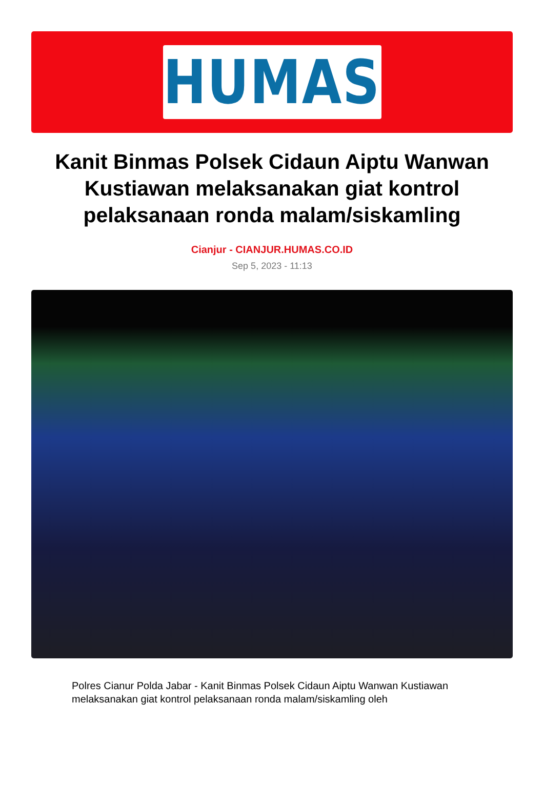HUMAS
Kanit Binmas Polsek Cidaun Aiptu Wanwan Kustiawan melaksanakan giat kontrol pelaksanaan ronda malam/siskamling
Cianjur - CIANJUR.HUMAS.CO.ID
Sep 5, 2023 - 11:13
Polres Cianur Polda Jabar - Kanit Binmas Polsek Cidaun Aiptu Wanwan Kustiawan melaksanakan giat kontrol pelaksanaan ronda malam/siskamling oleh